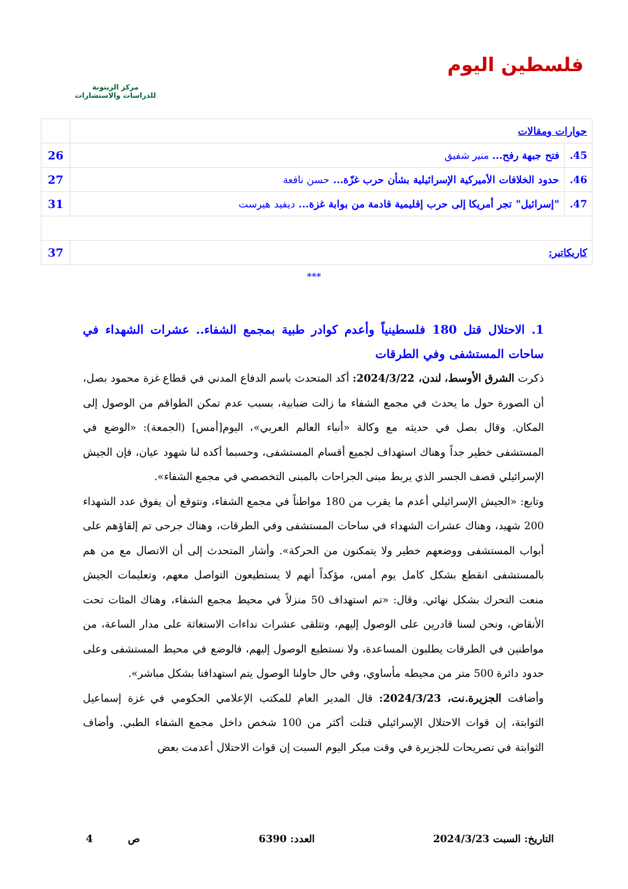فلسطين اليوم
مركز الزيتونة
للدراسات والاستشارات
| حوارات ومقالات | | |
| 45. | فتح جبهة رفح... منير شفيق | 26 |
| 46. | حدود الخلافات الأميركية الإسرائيلية بشأن حرب غزّة... حسن نافعة | 27 |
| 47. | "إسرائيل" تجر أمريكا إلى حرب إقليمية قادمة من بوابة غزة... ديفيد هيرست | 31 |
| كاريكاتير: | | 37 |
***
1. الاحتلال قتل 180 فلسطينياً وأعدم كوادر طبية بمجمع الشفاء.. عشرات الشهداء في ساحات المستشفى وفي الطرقات
ذكرت الشرق الأوسط، لندن، 2024/3/22: أكد المتحدث باسم الدفاع المدني في قطاع غزة محمود بصل، أن الصورة حول ما يحدث في مجمع الشفاء ما زالت ضبابية، بسبب عدم تمكن الطواقم من الوصول إلى المكان. وقال بصل في حديثه مع وكالة «أنباء العالم العربي»، اليوم[أمس] (الجمعة): «الوضع في المستشفى خطير جداً وهناك استهداف لجميع أقسام المستشفى، وحسبما أكده لنا شهود عيان، فإن الجيش الإسرائيلي قصف الجسر الذي يربط مبنى الجراحات بالمبنى التخصصي في مجمع الشفاء».
وتابع: «الجيش الإسرائيلي أعدم ما يقرب من 180 مواطناً في مجمع الشفاء، ونتوقع أن يفوق عدد الشهداء 200 شهيد، وهناك عشرات الشهداء في ساحات المستشفى وفي الطرقات، وهناك جرحى تم إلقاؤهم على أبواب المستشفى ووضعهم خطير ولا يتمكنون من الحركة». وأشار المتحدث إلى أن الاتصال مع من هم بالمستشفى انقطع بشكل كامل يوم أمس، مؤكداً أنهم لا يستطيعون التواصل معهم، وتعليمات الجيش منعت التحرك بشكل نهائي. وقال: «تم استهداف 50 منزلاً في محيط مجمع الشفاء، وهناك المئات تحت الأنقاض، ونحن لسنا قادرين على الوصول إليهم، ونتلقى عشرات نداءات الاستغاثة على مدار الساعة، من مواطنين في الطرقات يطلبون المساعدة، ولا نستطيع الوصول إليهم، فالوضع في محيط المستشفى وعلى حدود دائرة 500 متر من محيطه مأساوي، وفي حال حاولنا الوصول يتم استهدافنا بشكل مباشر».
وأضافت الجزيرة.نت، 2024/3/23: قال المدير العام للمكتب الإعلامي الحكومي في غزة إسماعيل الثوابتة، إن قوات الاحتلال الإسرائيلي قتلت أكثر من 100 شخص داخل مجمع الشفاء الطبي. وأضاف الثوابتة في تصريحات للجزيرة في وقت مبكر اليوم السبت إن قوات الاحتلال أعدمت بعض
التاريخ: السبت 2024/3/23 العدد: 6390 ص 4